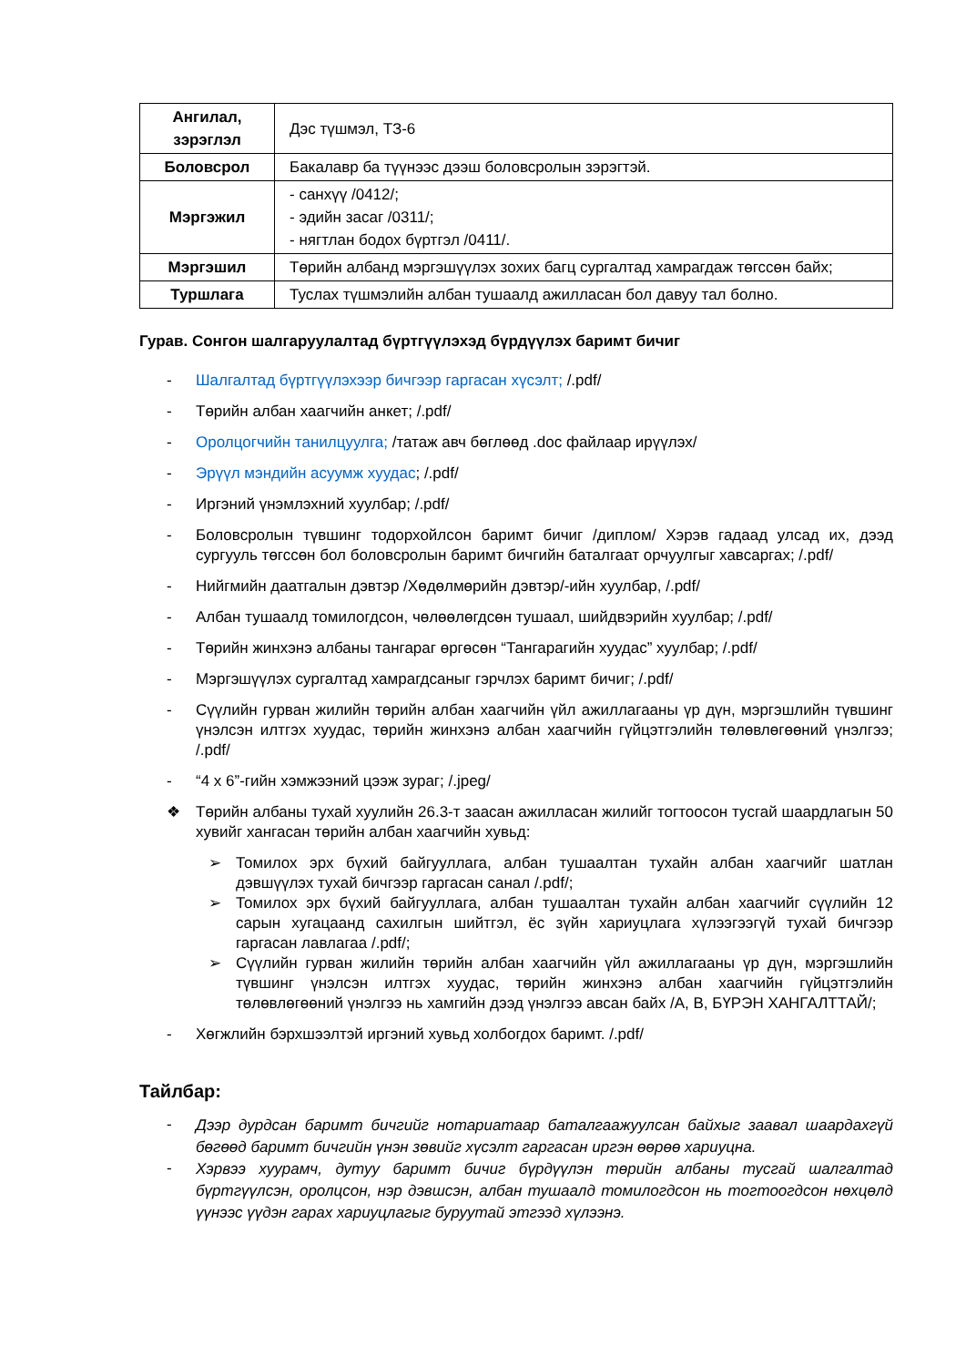| Ангилал, зэрэглэл | Дэс түшмэл, ТЗ-6 |
| Боловсрол | Бакалавр ба түүнээс дээш боловсролын зэрэгтэй. |
| Мэргэжил | - санхүү /0412/; - эдийн засаг /0311/; - нягтлан бодох бүртгэл /0411/. |
| Мэргэшил | Төрийн албанд мэргэшүүлэх зохих багц сургалтад хамрагдаж төгссөн байх; |
| Туршлага | Туслах түшмэлийн албан тушаалд ажилласан бол давуу тал болно. |
Гурав. Сонгон шалгаруулалтад бүртгүүлэхэд бүрдүүлэх баримт бичиг
- Шалгалтад бүртгүүлэхээр бичгээр гаргасан хүсэлт; /.pdf/
- Төрийн албан хаагчийн анкет; /.pdf/
- Оролцогчийн танилцуулга; /татаж авч бөглөөд .doc файлаар ирүүлэх/
- Эрүүл мэндийн асуумж хуудас; /.pdf/
- Иргэний үнэмлэхний хуулбар; /.pdf/
- Боловсролын түвшинг тодорхойлсон баримт бичиг /диплом/ Хэрэв гадаад улсад их, дээд сургууль төгссөн бол боловсролын баримт бичгийн баталгаат орчуулгыг хавсаргах; /.pdf/
- Нийгмийн даатгалын дэвтэр /Хөдөлмөрийн дэвтэр/-ийн хуулбар, /.pdf/
- Албан тушаалд томилогдсон, чөлөөлөгдсөн тушаал, шийдвэрийн хуулбар; /.pdf/
- Төрийн жинхэнэ албаны тангараг өргөсөн “Тангарагийн хуудас” хуулбар; /.pdf/
- Мэргэшүүлэх сургалтад хамрагдсаныг гэрчлэх баримт бичиг; /.pdf/
- Сүүлийн гурван жилийн төрийн албан хаагчийн үйл ажиллагааны үр дүн, мэргэшлийн түвшинг үнэлсэн илтгэх хуудас, төрийн жинхэнэ албан хаагчийн гүйцэтгэлийн төлөвлөгөөний үнэлгээ; /.pdf/
- “4 x 6”-гийн хэмжээний цээж зураг; /.jpeg/
❖ Төрийн албаны тухай хуулийн 26.3-т заасан ажилласан жилийг тогтоосон тусгай шаардлагын 50 хувийг хангасан төрийн албан хаагчийн хувьд:
➢ Томилох эрх бүхий байгууллага, албан тушаалтан тухайн албан хаагчийг шатлан дэвшүүлэх тухай бичгээр гаргасан санал /.pdf/;
➢ Томилох эрх бүхий байгууллага, албан тушаалтан тухайн албан хаагчийг сүүлийн 12 сарын хугацаанд сахилгын шийтгэл, ёс зүйн хариуцлага хүлээгээгүй тухай бичгээр гаргасан лавлагаа /.pdf/;
➢ Сүүлийн гурван жилийн төрийн албан хаагчийн үйл ажиллагааны үр дүн, мэргэшлийн түвшинг үнэлсэн илтгэх хуудас, төрийн жинхэнэ албан хаагчийн гүйцэтгэлийн төлөвлөгөөний үнэлгээ нь хамгийн дээд үнэлгээ авсан байх /A, B, БҮРЭН ХАНГАЛТТАЙ/;
- Хөгжлийн бэрхшээлтэй иргэний хувьд холбогдох баримт. /.pdf/
Тайлбар:
- Дээр дурдсан баримт бичгийг нотариатаар баталгаажуулсан байхыг заавал шаардахгүй бөгөөд баримт бичгийн үнэн зөвийг хүсэлт гаргасан иргэн өөрөө хариуцна.
- Хэрвээ хуурамч, дутуу баримт бичиг бүрдүүлэн төрийн албаны тусгай шалгалтад бүртгүүлсэн, оролцсон, нэр дэвшсэн, албан тушаалд томилогдсон нь тогтоогдсон нөхцөлд үүнээс үүдэн гарах хариуцлагыг буруутай этгээд хүлээнэ.